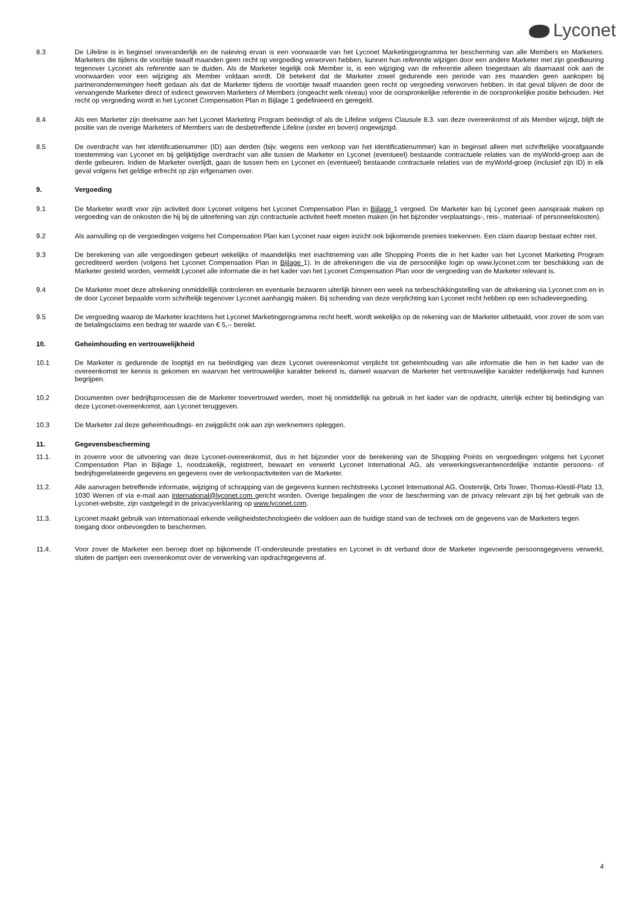Lyconet
8.3 De Lifeline is in beginsel onveranderlijk en de naleving ervan is een voorwaarde van het Lyconet Marketingprogramma ter bescherming van alle Members en Marketers. Marketers die tijdens de voorbije twaalf maanden geen recht op vergoeding verworven hebben, kunnen hun referentie wijzigen door een andere Marketer met zijn goedkeuring tegenover Lyconet als referentie aan te duiden. Als de Marketer tegelijk ook Member is, is een wijziging van de referentie alleen toegestaan als daarnaast ook aan de voorwaarden voor een wijziging als Member voldaan wordt. Dit betekent dat de Marketer zowel gedurende een periode van zes maanden geen aankopen bij partnerondernemingen heeft gedaan als dat de Marketer tijdens de voorbije twaalf maanden geen recht op vergoeding verworven hebben. In dat geval blijven de door de vervangende Marketer direct of indirect geworven Marketers of Members (ongeacht welk niveau) voor de oorspronkelijke referentie in de oorspronkelijke positie behouden. Het recht op vergoeding wordt in het Lyconet Compensation Plan in Bijlage 1 gedefinieerd en geregeld.
8.4 Als een Marketer zijn deelname aan het Lyconet Marketing Program beëindigt of als de Lifeline volgens Clausule 8.3. van deze overeenkomst of als Member wijzigt, blijft de positie van de overige Marketers of Members van de desbetreffende Lifeline (onder en boven) ongewijzigd.
8.5 De overdracht van het identificatienummer (ID) aan derden (bijv. wegens een verkoop van het identificatienummer) kan in beginsel alleen met schriftelijke voorafgaande toestemming van Lyconet en bij gelijktijdige overdracht van alle tussen de Marketer en Lyconet (eventueel) bestaande contractuele relaties van de myWorld-groep aan de derde gebeuren. Indien de Marketer overlijdt, gaan de tussen hem en Lyconet en (eventueel) bestaande contractuele relaties van de myWorld-groep (inclusief zijn ID) in elk geval volgens het geldige erfrecht op zijn erfgenamen over.
9. Vergoeding
9.1 De Marketer wordt voor zijn activiteit door Lyconet volgens het Lyconet Compensation Plan in Bijlage 1 vergoed. De Marketer kan bij Lyconet geen aanspraak maken op vergoeding van de onkosten die hij bij de uitoefening van zijn contractuele activiteit heeft moeten maken (in het bijzonder verplaatsings-, reis-, materiaal- of personeelskosten).
9.2 Als aanvulling op de vergoedingen volgens het Compensation Plan kan Lyconet naar eigen inzicht ook bijkomende premies toekennen. Een claim daarop bestaat echter niet.
9.3 De berekening van alle vergoedingen gebeurt wekelijks of maandelijks met inachtneming van alle Shopping Points die in het kader van het Lyconet Marketing Program gecrediteerd werden (volgens het Lyconet Compensation Plan in Bijlage 1). In de afrekeningen die via de persoonlijke login op www.lyconet.com ter beschikking van de Marketer gesteld worden, vermeldt Lyconet alle informatie die in het kader van het Lyconet Compensation Plan voor de vergoeding van de Marketer relevant is.
9.4 De Marketer moet deze afrekening onmiddellijk controleren en eventuele bezwaren uiterlijk binnen een week na terbeschikkingstelling van de afrekening via Lyconet.com en in de door Lyconet bepaalde vorm schriftelijk tegenover Lyconet aanhangig maken. Bij schending van deze verplichting kan Lyconet recht hebben op een schadevergoeding.
9.5 De vergoeding waarop de Marketer krachtens het Lyconet Marketingprogramma recht heeft, wordt wekelijks op de rekening van de Marketer uitbetaald, voor zover de som van de betalingsclaims een bedrag ter waarde van € 5,-- bereikt.
10. Geheimhouding en vertrouwelijkheid
10.1 De Marketer is gedurende de looptijd en na beëindiging van deze Lyconet overeenkomst verplicht tot geheimhouding van alle informatie die hen in het kader van de overeenkomst ter kennis is gekomen en waarvan het vertrouwelijke karakter bekend is, danwel waarvan de Marketer het vertrouwelijke karakter redelijkerwijs had kunnen begrijpen.
10.2 Documenten over bedrijfsprocessen die de Marketer toevertrouwd werden, moet hij onmiddellijk na gebruik in het kader van de opdracht, uiterlijk echter bij beëindiging van deze Lyconet-overeenkomst, aan Lyconet teruggeven.
10.3 De Marketer zal deze geheimhoudings- en zwijgplicht ook aan zijn werknemers opleggen.
11. Gegevensbescherming
11.1. In zoverre voor de uitvoering van deze Lyconet-overeenkomst, dus in het bijzonder voor de berekening van de Shopping Points en vergoedingen volgens het Lyconet Compensation Plan in Bijlage 1, noodzakelijk, registreert, bewaart en verwerkt Lyconet International AG, als verwerkingsverantwoordelijke instantie persoons- of bedrijfsgerelateerde gegevens en gegevens over de verkoopactiviteiten van de Marketer.
11.2. Alle aanvragen betreffende informatie, wijziging of schrapping van de gegevens kunnen rechtstreeks Lyconet International AG, Oostenrijk, Orbi Tower, Thomas-Klestil-Platz 13, 1030 Wenen of via e-mail aan international@lyconet.com gericht worden. Overige bepalingen die voor de bescherming van de privacy relevant zijn bij het gebruik van de Lyconet-website, zijn vastgelegd in de privacyverklaring op www.lyconet.com.
11.3. Lyconet maakt gebruik van internationaal erkende veiligheidstechnologieën die voldoen aan de huidige stand van de techniek om de gegevens van de Marketers tegen toegang door onbevoegden te beschermen.
11.4. Voor zover de Marketer een beroep doet op bijkomende IT-ondersteunde prestaties en Lyconet in dit verband door de Marketer ingevoerde persoonsgegevens verwerkt, sluiten de partijen een overeenkomst over de verwerking van opdrachtgegevens af.
4